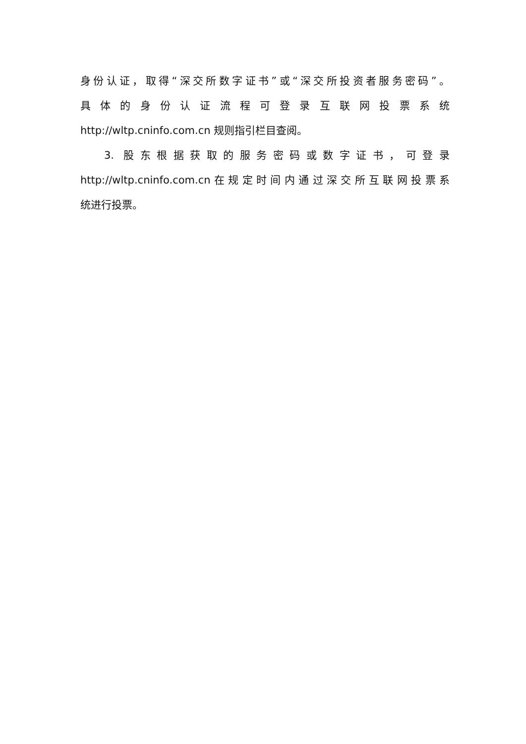身份认证，取得“深交所数字证书”或“深交所投资者服务密码”。
具体的身份认证流程可登录互联网投票系统
http://wltp.cninfo.com.cn 规则指引栏目查阅。
3. 股东根据获取的服务密码或数字证书，可登录
http://wltp.cninfo.com.cn在规定时间内通过深交所互联网投票系
统进行投票。